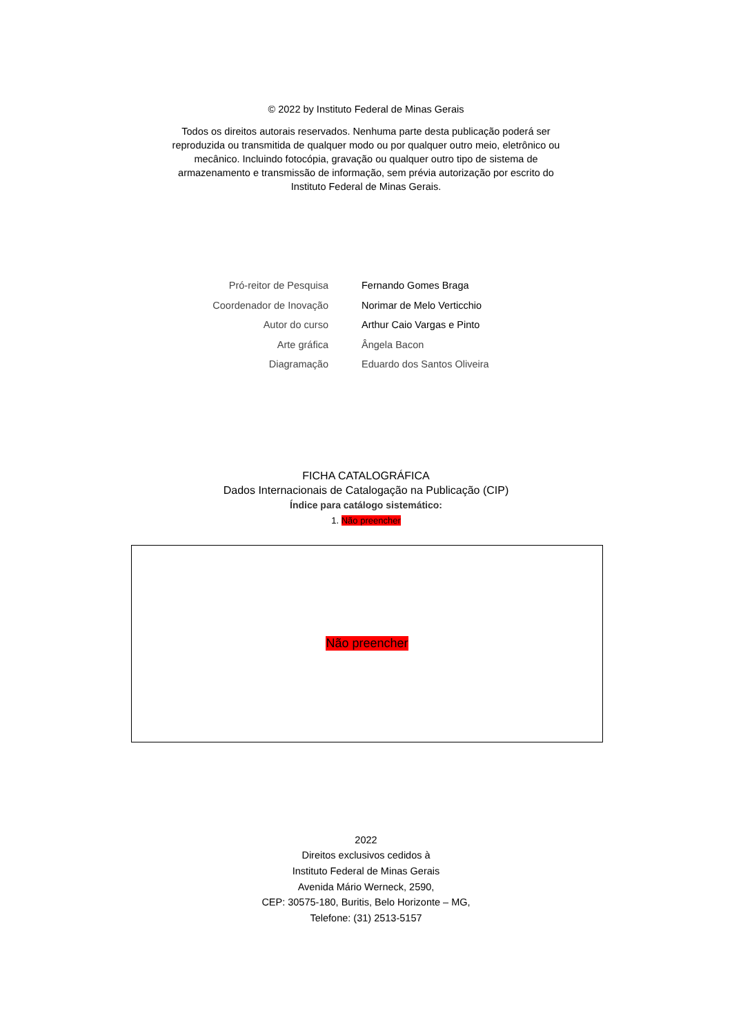© 2022 by Instituto Federal de Minas Gerais
Todos os direitos autorais reservados. Nenhuma parte desta publicação poderá ser reproduzida ou transmitida de qualquer modo ou por qualquer outro meio, eletrônico ou mecânico. Incluindo fotocópia, gravação ou qualquer outro tipo de sistema de armazenamento e transmissão de informação, sem prévia autorização por escrito do Instituto Federal de Minas Gerais.
Pró-reitor de Pesquisa Fernando Gomes Braga
Coordenador de Inovação Norimar de Melo Verticchio
Autor do curso Arthur Caio Vargas e Pinto
Arte gráfica Ângela Bacon
Diagramação Eduardo dos Santos Oliveira
FICHA CATALOGRÁFICA
Dados Internacionais de Catalogação na Publicação (CIP)
Índice para catálogo sistemático:
1. Não preencher
Não preencher
2022
Direitos exclusivos cedidos à
Instituto Federal de Minas Gerais
Avenida Mário Werneck, 2590,
CEP: 30575-180, Buritis, Belo Horizonte – MG,
Telefone: (31) 2513-5157